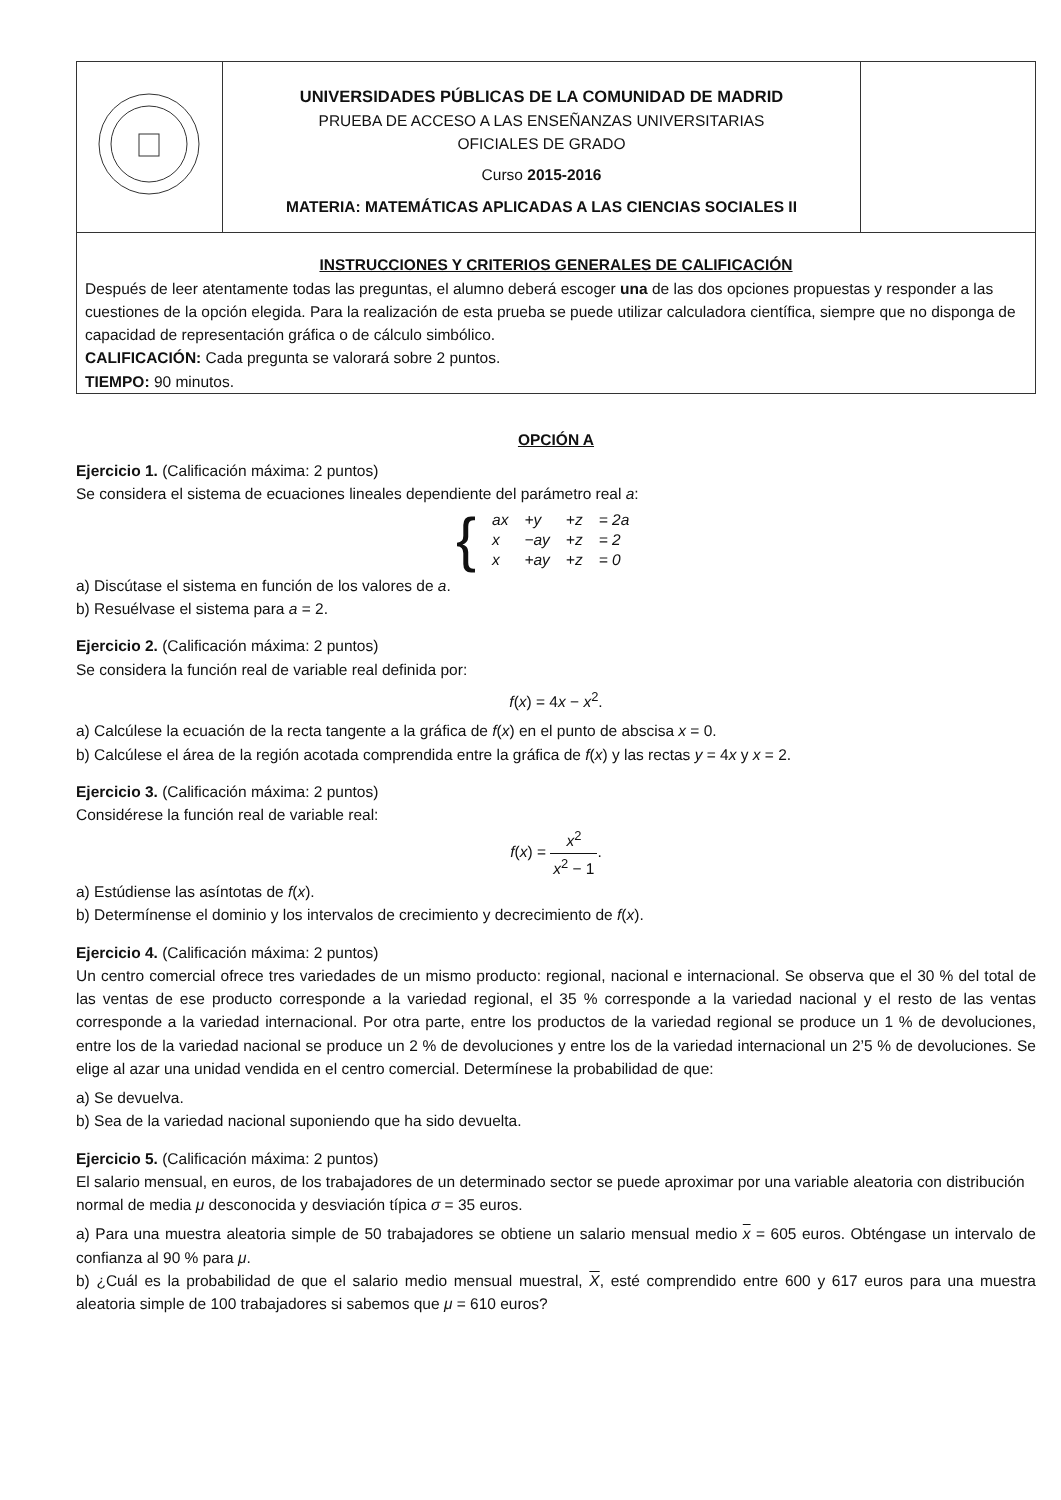| | UNIVERSIDADES PÚBLICAS DE LA COMUNIDAD DE MADRID PRUEBA DE ACCESO A LAS ENSEÑANZAS UNIVERSITARIAS OFICIALES DE GRADO Curso 2015-2016 MATERIA: MATEMÁTICAS APLICADAS A LAS CIENCIAS SOCIALES II | |
| INSTRUCCIONES Y CRITERIOS GENERALES DE CALIFICACIÓN Después de leer atentamente todas las preguntas, el alumno deberá escoger una de las dos opciones propuestas y responder a las cuestiones de la opción elegida. Para la realización de esta prueba se puede utilizar calculadora científica, siempre que no disponga de capacidad de representación gráfica o de cálculo simbólico. CALIFICACIÓN: Cada pregunta se valorará sobre 2 puntos. TIEMPO: 90 minutos. | | |
OPCIÓN A
Ejercicio 1. (Calificación máxima: 2 puntos)
Se considera el sistema de ecuaciones lineales dependiente del parámetro real a:
{
| ax | +y | +z | = 2a |
| x | −ay | +z | = 2 |
| x | +ay | +z | = 0 |
a) Discútase el sistema en función de los valores de a.
b) Resuélvase el sistema para a = 2.
Ejercicio 2. (Calificación máxima: 2 puntos)
Se considera la función real de variable real definida por:
f(x) = 4x − x<sup>2</sup>.
a) Calcúlese la ecuación de la recta tangente a la gráfica de f(x) en el punto de abscisa x = 0.
b) Calcúlese el área de la región acotada comprendida entre la gráfica de f(x) y las rectas y = 4x y x = 2.
Ejercicio 3. (Calificación máxima: 2 puntos)
Considérese la función real de variable real:
f(x) = x<sup>2</sup> x<sup>2</sup> − 1.
a) Estúdiense las asíntotas de f(x).
b) Determínense el dominio y los intervalos de crecimiento y decrecimiento de f(x).
Ejercicio 4. (Calificación máxima: 2 puntos)
Un centro comercial ofrece tres variedades de un mismo producto: regional, nacional e internacional. Se observa que el 30 % del total de las ventas de ese producto corresponde a la variedad regional, el 35 % corresponde a la variedad nacional y el resto de las ventas corresponde a la variedad internacional. Por otra parte, entre los productos de la variedad regional se produce un 1 % de devoluciones, entre los de la variedad nacional se produce un 2 % de devoluciones y entre los de la variedad internacional un 2’5 % de devoluciones. Se elige al azar una unidad vendida en el centro comercial. Determínese la probabilidad de que:
a) Se devuelva.
b) Sea de la variedad nacional suponiendo que ha sido devuelta.
Ejercicio 5. (Calificación máxima: 2 puntos)
El salario mensual, en euros, de los trabajadores de un determinado sector se puede aproximar por una variable aleatoria con distribución normal de media μ desconocida y desviación típica σ = 35 euros.
a) Para una muestra aleatoria simple de 50 trabajadores se obtiene un salario mensual medio x = 605 euros. Obténgase un intervalo de confianza al 90 % para μ.
b) ¿Cuál es la probabilidad de que el salario medio mensual muestral, X, esté comprendido entre 600 y 617 euros para una muestra aleatoria simple de 100 trabajadores si sabemos que μ = 610 euros?